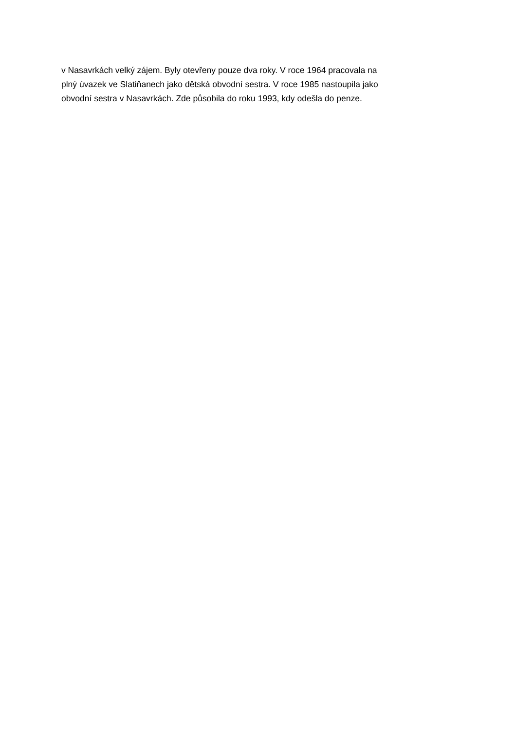v Nasavrkách velký zájem. Byly otevřeny pouze dva roky. V roce 1964 pracovala na
plný úvazek ve Slatiňanech jako dětská obvodní sestra. V roce 1985 nastoupila jako
obvodní sestra v Nasavrkách. Zde působila do roku 1993, kdy odešla do penze.